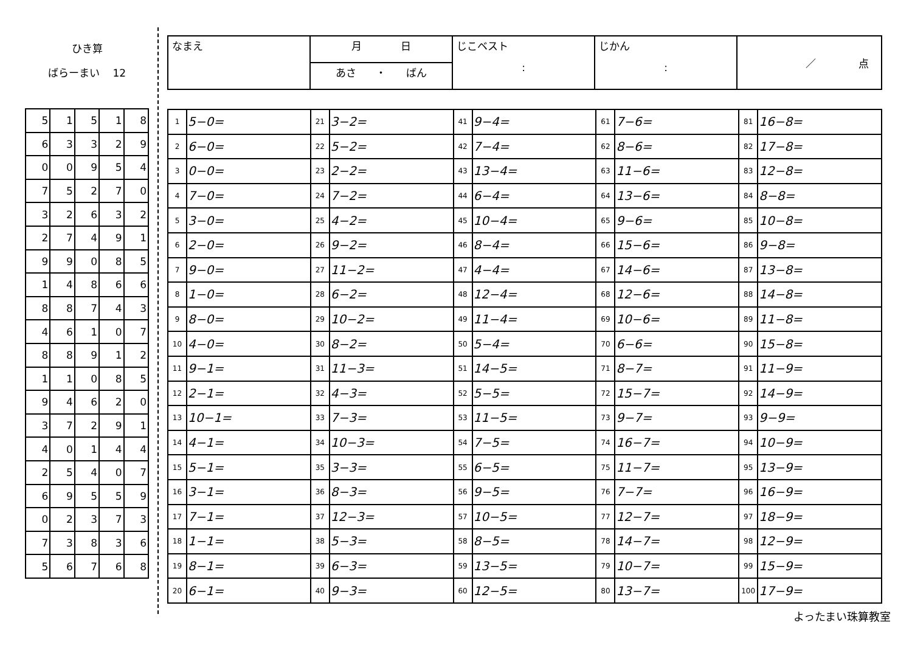ひき算
ばらーまい 12
| 5 | 1 | 5 | 1 | 8 |
| 6 | 3 | 3 | 2 | 9 |
| 0 | 0 | 9 | 5 | 4 |
| 7 | 5 | 2 | 7 | 0 |
| 3 | 2 | 6 | 3 | 2 |
| 2 | 7 | 4 | 9 | 1 |
| 9 | 9 | 0 | 8 | 5 |
| 1 | 4 | 8 | 6 | 6 |
| 8 | 8 | 7 | 4 | 3 |
| 4 | 6 | 1 | 0 | 7 |
| 8 | 8 | 9 | 1 | 2 |
| 1 | 1 | 0 | 8 | 5 |
| 9 | 4 | 6 | 2 | 0 |
| 3 | 7 | 2 | 9 | 1 |
| 4 | 0 | 1 | 4 | 4 |
| 2 | 5 | 4 | 0 | 7 |
| 6 | 9 | 5 | 5 | 9 |
| 0 | 2 | 3 | 7 | 3 |
| 7 | 3 | 8 | 3 | 6 |
| 5 | 6 | 7 | 6 | 8 |
| なまえ | 月 日 | じこベスト : | じかん : | ／ 点 |
| | あさ ・ ばん | | | |
| 1 | 5−0= | 21 | 3−2= | 41 | 9−4= | 61 | 7−6= | 81 | 16−8= |
| 2 | 6−0= | 22 | 5−2= | 42 | 7−4= | 62 | 8−6= | 82 | 17−8= |
| 3 | 0−0= | 23 | 2−2= | 43 | 13−4= | 63 | 11−6= | 83 | 12−8= |
| 4 | 7−0= | 24 | 7−2= | 44 | 6−4= | 64 | 13−6= | 84 | 8−8= |
| 5 | 3−0= | 25 | 4−2= | 45 | 10−4= | 65 | 9−6= | 85 | 10−8= |
| 6 | 2−0= | 26 | 9−2= | 46 | 8−4= | 66 | 15−6= | 86 | 9−8= |
| 7 | 9−0= | 27 | 11−2= | 47 | 4−4= | 67 | 14−6= | 87 | 13−8= |
| 8 | 1−0= | 28 | 6−2= | 48 | 12−4= | 68 | 12−6= | 88 | 14−8= |
| 9 | 8−0= | 29 | 10−2= | 49 | 11−4= | 69 | 10−6= | 89 | 11−8= |
| 10 | 4−0= | 30 | 8−2= | 50 | 5−4= | 70 | 6−6= | 90 | 15−8= |
| 11 | 9−1= | 31 | 11−3= | 51 | 14−5= | 71 | 8−7= | 91 | 11−9= |
| 12 | 2−1= | 32 | 4−3= | 52 | 5−5= | 72 | 15−7= | 92 | 14−9= |
| 13 | 10−1= | 33 | 7−3= | 53 | 11−5= | 73 | 9−7= | 93 | 9−9= |
| 14 | 4−1= | 34 | 10−3= | 54 | 7−5= | 74 | 16−7= | 94 | 10−9= |
| 15 | 5−1= | 35 | 3−3= | 55 | 6−5= | 75 | 11−7= | 95 | 13−9= |
| 16 | 3−1= | 36 | 8−3= | 56 | 9−5= | 76 | 7−7= | 96 | 16−9= |
| 17 | 7−1= | 37 | 12−3= | 57 | 10−5= | 77 | 12−7= | 97 | 18−9= |
| 18 | 1−1= | 38 | 5−3= | 58 | 8−5= | 78 | 14−7= | 98 | 12−9= |
| 19 | 8−1= | 39 | 6−3= | 59 | 13−5= | 79 | 10−7= | 99 | 15−9= |
| 20 | 6−1= | 40 | 9−3= | 60 | 12−5= | 80 | 13−7= | 100 | 17−9= |
よったまい珠算教室